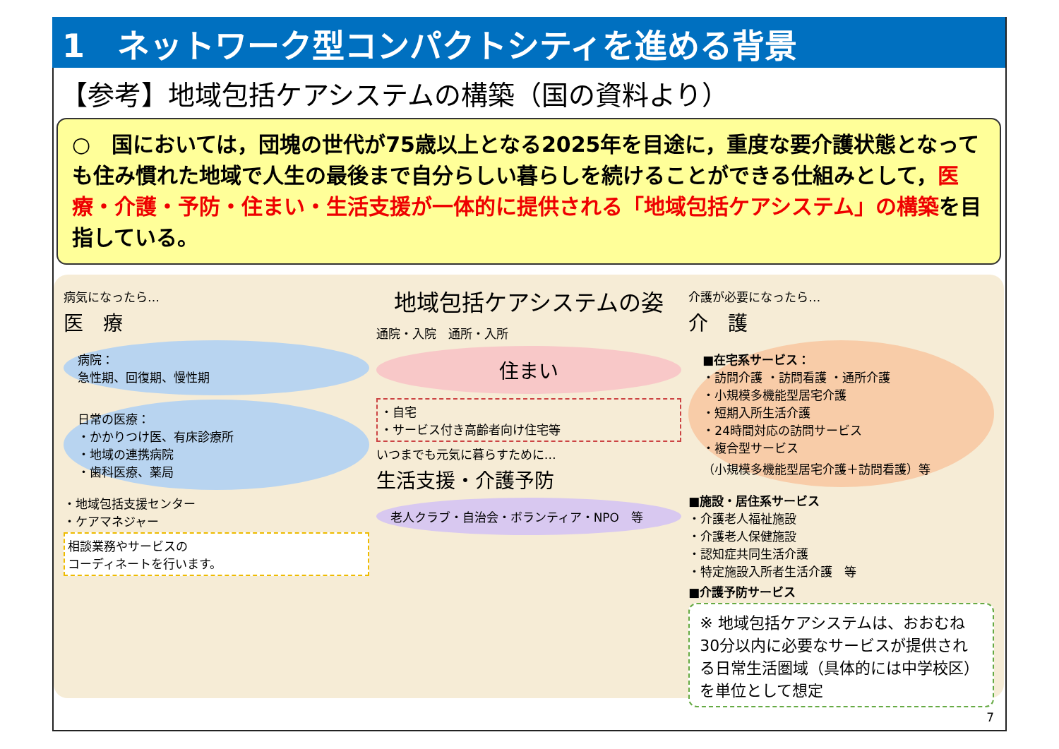1　ネットワーク型コンパクトシティを進める背景
【参考】地域包括ケアシステムの構築（国の資料より）
○　国においては，団塊の世代が75歳以上となる2025年を目途に，重度な要介護状態となっても住み慣れた地域で人生の最後まで自分らしい暮らしを続けることができる仕組みとして，医療・介護・予防・住まい・生活支援が一体的に提供される「地域包括ケアシステム」の構築を目指している。
病気になったら…
医　療
病院：
急性期、回復期、慢性期
日常の医療：
・かかりつけ医、有床診療所
・地域の連携病院
・歯科医療、薬局
・地域包括支援センター
・ケアマネジャー
相談業務やサービスの
コーディネートを行います。
地域包括ケアシステムの姿
通院・入院　通所・入所
住まい
・自宅
・サービス付き高齢者向け住宅等
いつまでも元気に暮らすために…
生活支援・介護予防
老人クラブ・自治会・ボランティア・NPO　等
介護が必要になったら…
介　護
■在宅系サービス：
・訪問介護 ・訪問看護 ・通所介護
・小規模多機能型居宅介護
・短期入所生活介護
・24時間対応の訪問サービス
・複合型サービス
（小規模多機能型居宅介護＋訪問看護）等
■施設・居住系サービス
・介護老人福祉施設
・介護老人保健施設
・認知症共同生活介護
・特定施設入所者生活介護　等
■介護予防サービス
※ 地域包括ケアシステムは、おおむね30分以内に必要なサービスが提供される日常生活圏域（具体的には中学校区）を単位として想定
7